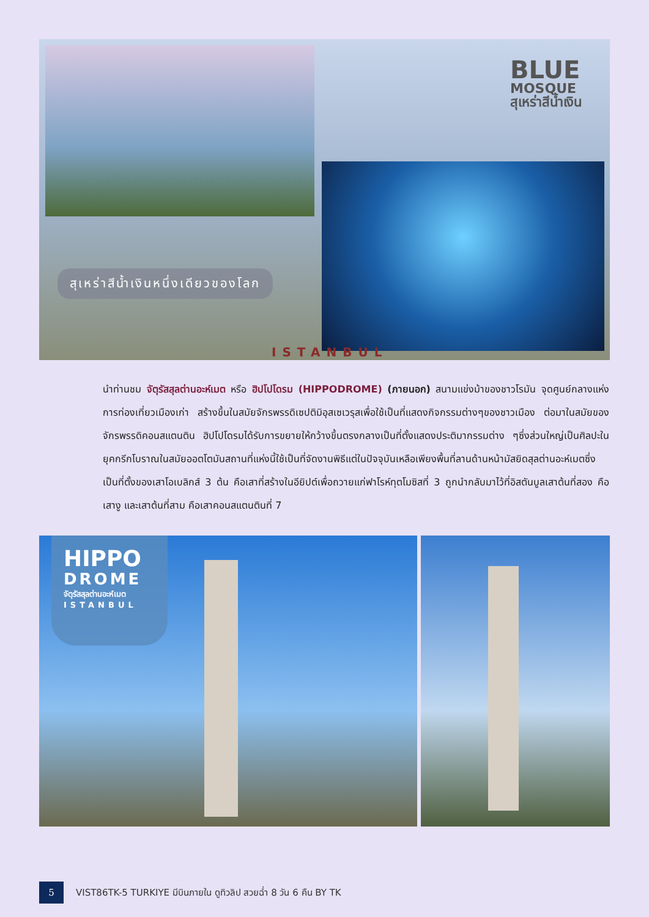BLUE
MOSQUE
สุเหร่าสีน้ำเงิน
สุเหร่าสีน้ำเงินหนึ่งเดียวของโลก
ISTANBUL
นำท่านชม จัตุรัสสุลต่านอะห์เมต หรือ ฮิปโปโดรม (HIPPODROME) (ภายนอก) สนามแข่งม้าของชาวโรมัน จุดศูนย์กลางแห่งการท่องเที่ยวเมืองเก่า สร้างขึ้นในสมัยจักรพรรดิเซปติมิอุสเซเวรุสเพื่อใช้เป็นที่แสดงกิจกรรมต่างๆของชาวเมือง ต่อมาในสมัยของจักรพรรดิคอนสแตนติน ฮิปโปโดรมได้รับการขยายให้กว้างขึ้นตรงกลางเป็นที่ตั้งแสดงประติมากรรมต่าง ๆซึ่งส่วนใหญ่เป็นศิลปะในยุคกรีกโบราณในสมัยออตโตมันสถานที่แห่งนี้ใช้เป็นที่จัดงานพิธีแต่ในปัจจุบันเหลือเพียงพื้นที่ลานด้านหน้ามัสยิดสุลต่านอะห์เมตซึ่งเป็นที่ตั้งของเสาโอเบลิกส์ 3 ต้น คือเสาที่สร้างในอียิปต์เพื่อถวายแก่ฟาโรห์ทุตโมซิสที่ 3 ถูกนำกลับมาไว้ที่อิสตันบูลเสาต้นที่สอง คือ เสางู และเสาต้นที่สาม คือเสาคอนสแตนตินที่ 7
HIPPO
DROME
จัตุรัสสุลต่านอะห์เมต
ISTANBUL
5
VIST86TK-5 TURKIYE มีบินภายใน ดูทิวลิป สวยฉ่ำ 8 วัน 6 คืน BY TK